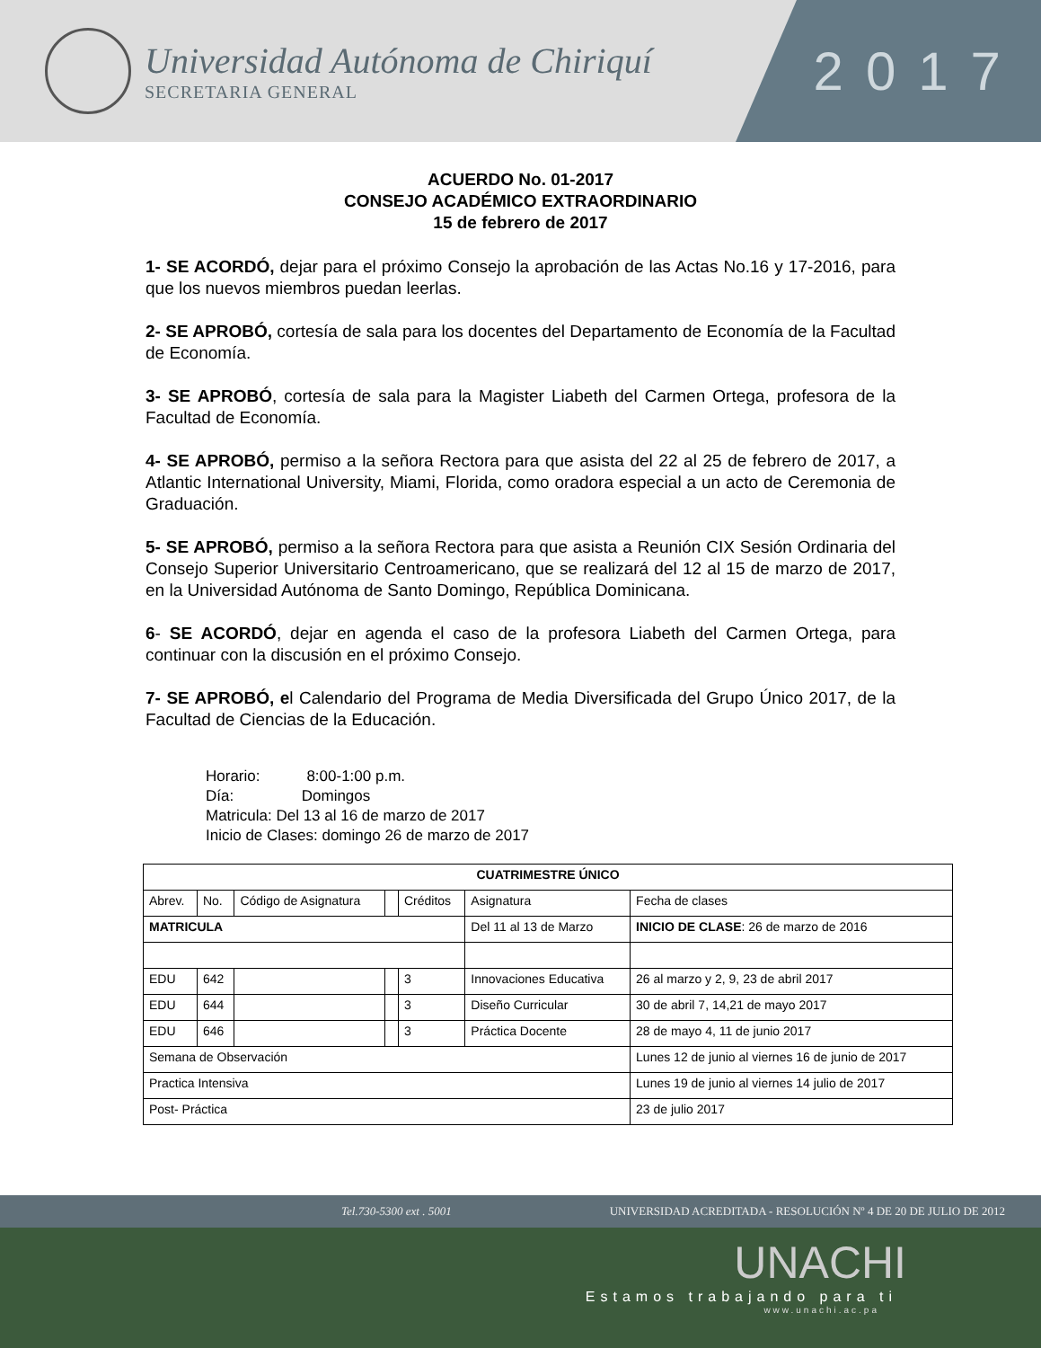Universidad Autónoma de Chiriquí
SECRETARIA GENERAL
2017
ACUERDO No. 01-2017
CONSEJO ACADÉMICO EXTRAORDINARIO
15 de febrero de 2017
1- SE ACORDÓ, dejar para el próximo Consejo la aprobación de las Actas No.16 y 17-2016, para que los nuevos miembros puedan leerlas.
2- SE APROBÓ, cortesía de sala para los docentes del Departamento de Economía de la Facultad de Economía.
3- SE APROBÓ, cortesía de sala para la Magister Liabeth del Carmen Ortega, profesora de la Facultad de Economía.
4- SE APROBÓ, permiso a la señora Rectora para que asista del 22 al 25 de febrero de 2017, a Atlantic International University, Miami, Florida, como oradora especial a un acto de Ceremonia de Graduación.
5- SE APROBÓ, permiso a la señora Rectora para que asista a Reunión CIX Sesión Ordinaria del Consejo Superior Universitario Centroamericano, que se realizará del 12 al 15 de marzo de 2017, en la Universidad Autónoma de Santo Domingo, República Dominicana.
6- SE ACORDÓ, dejar en agenda el caso de la profesora Liabeth del Carmen Ortega, para continuar con la discusión en el próximo Consejo.
7- SE APROBÓ, el Calendario del Programa de Media Diversificada del Grupo Único 2017, de la Facultad de Ciencias de la Educación.
Horario: 8:00-1:00 p.m.
Día: Domingos
Matricula: Del 13 al 16 de marzo de 2017
Inicio de Clases: domingo 26 de marzo de 2017
| CUATRIMESTRE ÚNICO | | | | | | |
| --- | --- | --- | --- | --- | --- | --- |
| Abrev. | No. | Código de Asignatura | | Créditos | Asignatura | Fecha de clases |
| MATRICULA | | | | | Del 11 al 13 de Marzo | INICIO DE CLASE : 26 de marzo de 2016 |
| EDU | 642 | | | 3 | Innovaciones Educativa | 26 al marzo y 2, 9, 23 de abril 2017 |
| EDU | 644 | | | 3 | Diseño Curricular | 30 de abril 7, 14,21 de mayo 2017 |
| EDU | 646 | | | 3 | Práctica Docente | 28 de mayo 4, 11 de junio 2017 |
| Semana de Observación | | | | | | Lunes 12 de junio al viernes 16 de junio de 2017 |
| Practica Intensiva | | | | | | Lunes 19 de junio al viernes 14 julio de 2017 |
| Post- Práctica | | | | | | 23 de julio 2017 |
Tel.730-5300 ext . 5001 UNIVERSIDAD ACREDITADA - RESOLUCIÓN Nº 4 DE 20 DE JULIO DE 2012
UNACHI
Estamos trabajando para ti
www.unachi.ac.pa